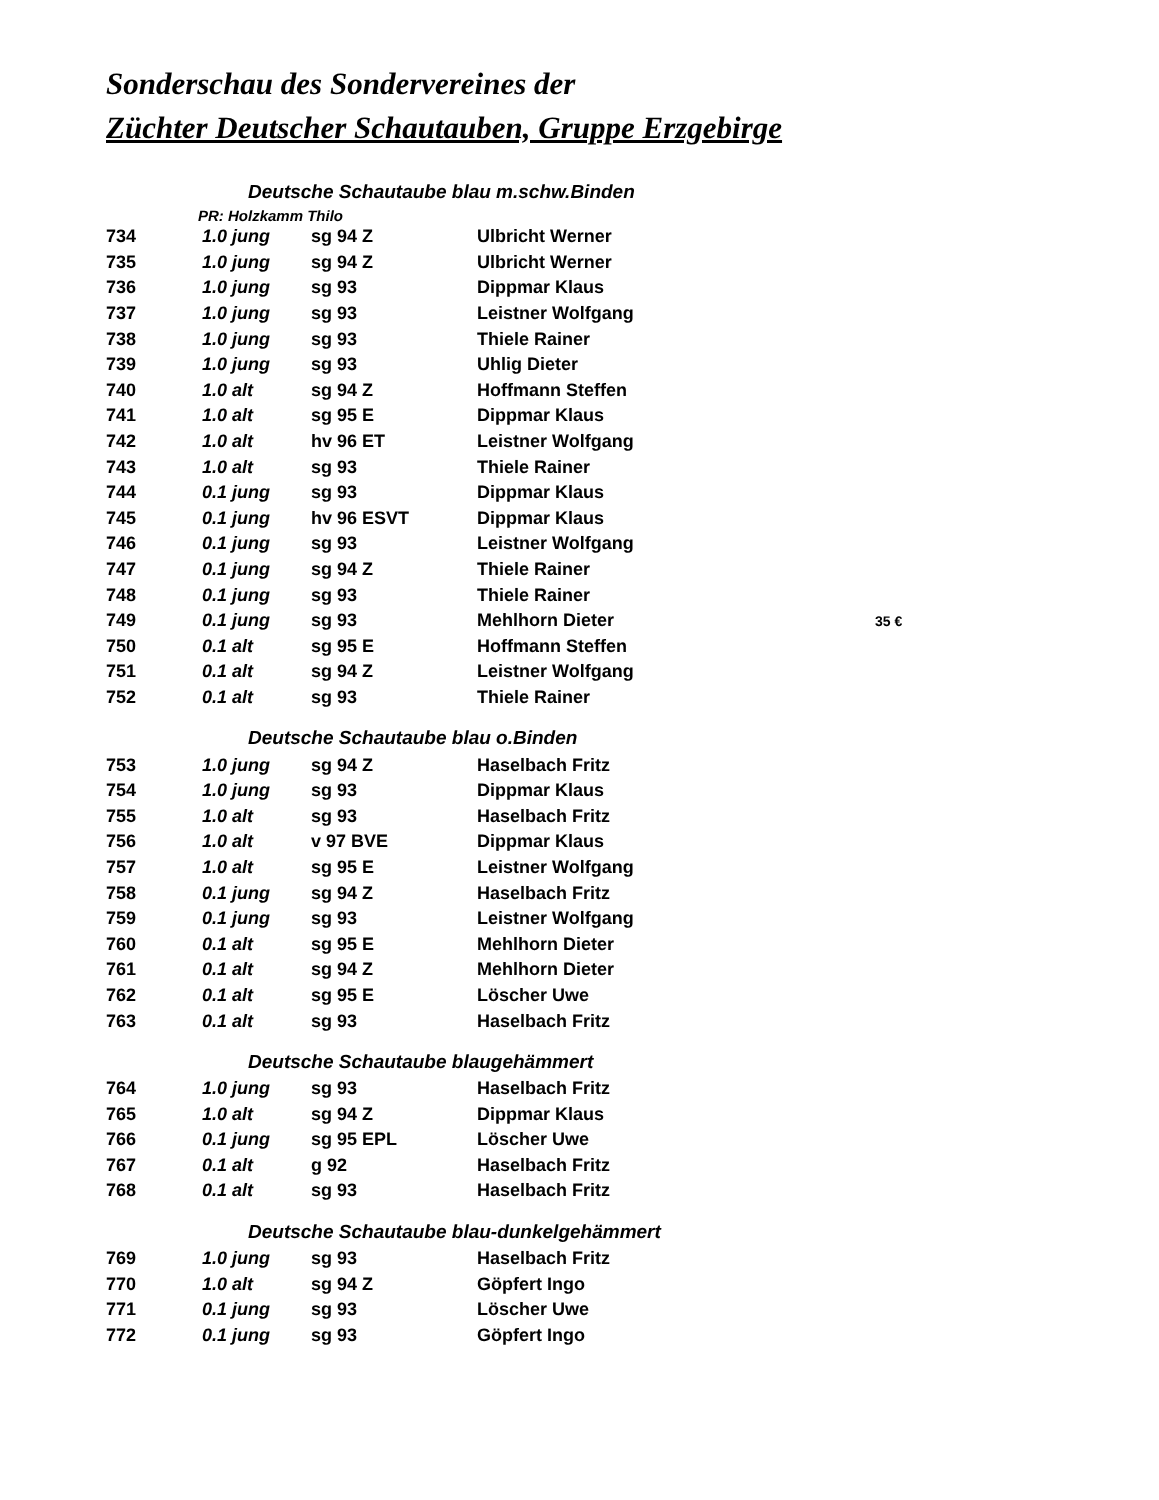Sonderschau des Sondervereines der
Züchter Deutscher Schautauben, Gruppe Erzgebirge
| Deutsche Schautaube blau m.schw.Binden | | | | |
| PR: Holzkamm Thilo | | | | |
| 734 | 1.0 jung | sg 94 Z | Ulbricht Werner | |
| 735 | 1.0 jung | sg 94 Z | Ulbricht Werner | |
| 736 | 1.0 jung | sg 93 | Dippmar Klaus | |
| 737 | 1.0 jung | sg 93 | Leistner Wolfgang | |
| 738 | 1.0 jung | sg 93 | Thiele Rainer | |
| 739 | 1.0 jung | sg 93 | Uhlig Dieter | |
| 740 | 1.0 alt | sg 94 Z | Hoffmann Steffen | |
| 741 | 1.0 alt | sg 95 E | Dippmar Klaus | |
| 742 | 1.0 alt | hv 96 ET | Leistner Wolfgang | |
| 743 | 1.0 alt | sg 93 | Thiele Rainer | |
| 744 | 0.1 jung | sg 93 | Dippmar Klaus | |
| 745 | 0.1 jung | hv 96 ESVT | Dippmar Klaus | |
| 746 | 0.1 jung | sg 93 | Leistner Wolfgang | |
| 747 | 0.1 jung | sg 94 Z | Thiele Rainer | |
| 748 | 0.1 jung | sg 93 | Thiele Rainer | |
| 749 | 0.1 jung | sg 93 | Mehlhorn Dieter | 35 € |
| 750 | 0.1 alt | sg 95 E | Hoffmann Steffen | |
| 751 | 0.1 alt | sg 94 Z | Leistner Wolfgang | |
| 752 | 0.1 alt | sg 93 | Thiele Rainer | |
| Deutsche Schautaube blau o.Binden | | | | |
| 753 | 1.0 jung | sg 94 Z | Haselbach Fritz | |
| 754 | 1.0 jung | sg 93 | Dippmar Klaus | |
| 755 | 1.0 alt | sg 93 | Haselbach Fritz | |
| 756 | 1.0 alt | v 97 BVE | Dippmar Klaus | |
| 757 | 1.0 alt | sg 95 E | Leistner Wolfgang | |
| 758 | 0.1 jung | sg 94 Z | Haselbach Fritz | |
| 759 | 0.1 jung | sg 93 | Leistner Wolfgang | |
| 760 | 0.1 alt | sg 95 E | Mehlhorn Dieter | |
| 761 | 0.1 alt | sg 94 Z | Mehlhorn Dieter | |
| 762 | 0.1 alt | sg 95 E | Löscher Uwe | |
| 763 | 0.1 alt | sg 93 | Haselbach Fritz | |
| Deutsche Schautaube blaugehämmert | | | | |
| 764 | 1.0 jung | sg 93 | Haselbach Fritz | |
| 765 | 1.0 alt | sg 94 Z | Dippmar Klaus | |
| 766 | 0.1 jung | sg 95 EPL | Löscher Uwe | |
| 767 | 0.1 alt | g 92 | Haselbach Fritz | |
| 768 | 0.1 alt | sg 93 | Haselbach Fritz | |
| Deutsche Schautaube blau-dunkelgehämmert | | | | |
| 769 | 1.0 jung | sg 93 | Haselbach Fritz | |
| 770 | 1.0 alt | sg 94 Z | Göpfert Ingo | |
| 771 | 0.1 jung | sg 93 | Löscher Uwe | |
| 772 | 0.1 jung | sg 93 | Göpfert Ingo | |